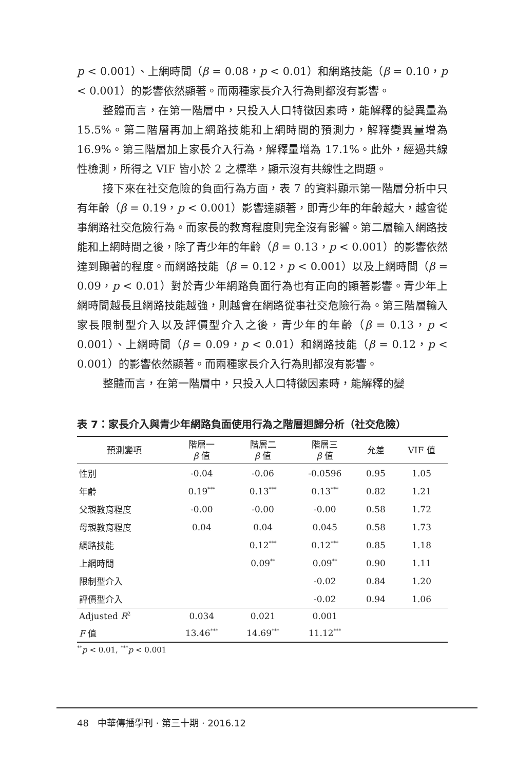p < 0.001）、上網時間（β = 0.08，p < 0.01）和網路技能（β = 0.10，p < 0.001）的影響依然顯著。而兩種家長介入行為則都沒有影響。
整體而言，在第一階層中，只投入人口特徵因素時，能解釋的變異量為 15.5%。第二階層再加上網路技能和上網時間的預測力，解釋變異量增為 16.9%。第三階層加上家長介入行為，解釋量增為 17.1%。此外，經過共線性檢測，所得之 VIF 皆小於 2 之標準，顯示沒有共線性之問題。
接下來在社交危險的負面行為方面，表 7 的資料顯示第一階層分析中只有年齡（β = 0.19，p < 0.001）影響達顯著，即青少年的年齡越大，越會從事網路社交危險行為。而家長的教育程度則完全沒有影響。第二層輸入網路技能和上網時間之後，除了青少年的年齡（β = 0.13，p < 0.001）的影響依然達到顯著的程度。而網路技能（β = 0.12，p < 0.001）以及上網時間（β = 0.09，p < 0.01）對於青少年網路負面行為也有正向的顯著影響。青少年上網時間越長且網路技能越強，則越會在網路從事社交危險行為。第三階層輸入家長限制型介入以及評價型介入之後，青少年的年齡（β = 0.13，p < 0.001）、上網時間（β = 0.09，p < 0.01）和網路技能（β = 0.12，p < 0.001）的影響依然顯著。而兩種家長介入行為則都沒有影響。
整體而言，在第一階層中，只投入人口特徵因素時，能解釋的變
表 7：家長介入與青少年網路負面使用行為之階層迴歸分析（社交危險）
| 預測變項 | 階層一 β 值 | 階層二 β 值 | 階層三 β 值 | 允差 | VIF 值 |
| --- | --- | --- | --- | --- | --- |
| 性別 | -0.04 | -0.06 | -0.0596 | 0.95 | 1.05 |
| 年齡 | 0.19<sup>***</sup> | 0.13<sup>***</sup> | 0.13<sup>***</sup> | 0.82 | 1.21 |
| 父親教育程度 | -0.00 | -0.00 | -0.00 | 0.58 | 1.72 |
| 母親教育程度 | 0.04 | 0.04 | 0.045 | 0.58 | 1.73 |
| 網路技能 | | 0.12<sup>***</sup> | 0.12<sup>***</sup> | 0.85 | 1.18 |
| 上網時間 | | 0.09<sup>**</sup> | 0.09<sup>**</sup> | 0.90 | 1.11 |
| 限制型介入 | | | -0.02 | 0.84 | 1.20 |
| 評價型介入 | | | -0.02 | 0.94 | 1.06 |
| Adjusted R<sup>2</sup> | 0.034 | 0.021 | 0.001 | | |
| F 值 | 13.46<sup>***</sup> | 14.69<sup>***</sup> | 11.12<sup>***</sup> | | |
<sup>**</sup> p < 0.01, <sup>***</sup>p < 0.001
48 中華傳播學刊 · 第三十期 · 2016.12